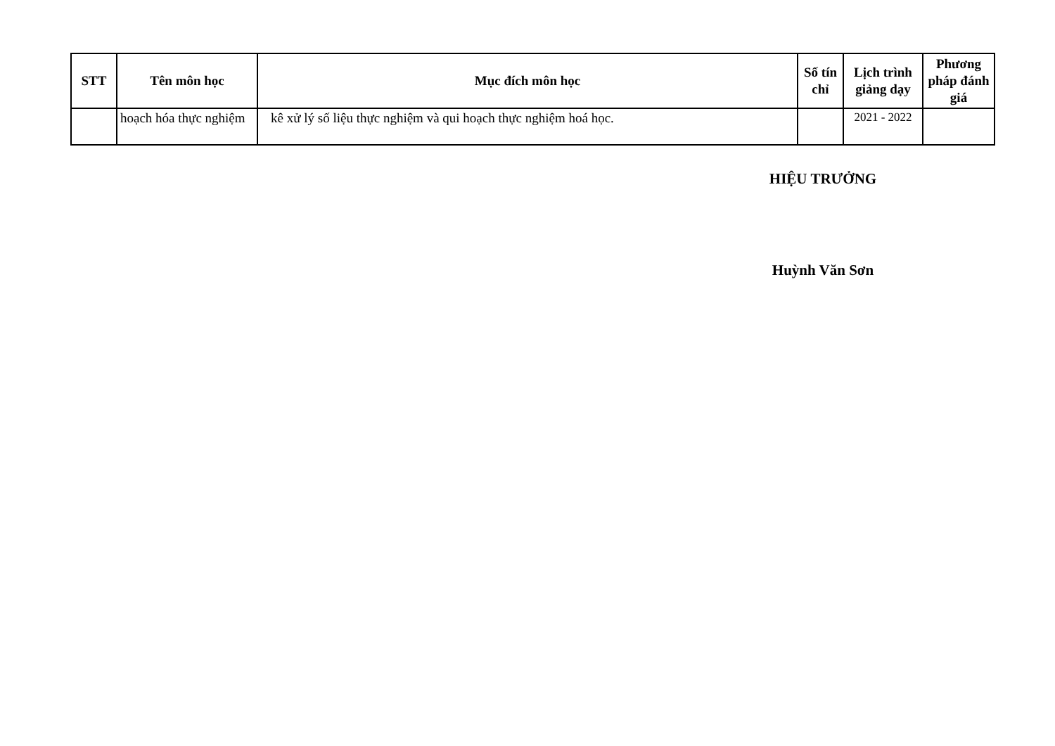| STT | Tên môn học | Mục đích môn học | Số tín chỉ | Lịch trình giảng dạy | Phương pháp đánh giá |
| --- | --- | --- | --- | --- | --- |
| | hoạch hóa thực nghiệm | kê xử lý số liệu thực nghiệm và qui hoạch thực nghiệm hoá học. | | 2021 - 2022 | |
HIỆU TRƯỞNG
Huỳnh Văn Sơn